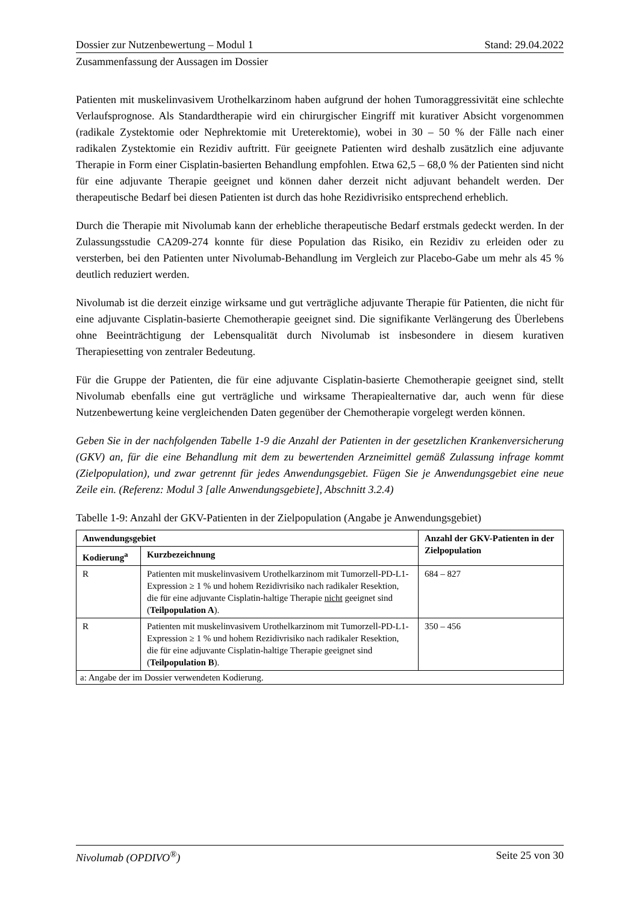Dossier zur Nutzenbewertung – Modul 1 Stand: 29.04.2022
Zusammenfassung der Aussagen im Dossier
Patienten mit muskelinvasivem Urothelkarzinom haben aufgrund der hohen Tumoraggressivität eine schlechte Verlaufsprognose. Als Standardtherapie wird ein chirurgischer Eingriff mit kurativer Absicht vorgenommen (radikale Zystektomie oder Nephrektomie mit Ureterektomie), wobei in 30 – 50 % der Fälle nach einer radikalen Zystektomie ein Rezidiv auftritt. Für geeignete Patienten wird deshalb zusätzlich eine adjuvante Therapie in Form einer Cisplatin-basierten Behandlung empfohlen. Etwa 62,5 – 68,0 % der Patienten sind nicht für eine adjuvante Therapie geeignet und können daher derzeit nicht adjuvant behandelt werden. Der therapeutische Bedarf bei diesen Patienten ist durch das hohe Rezidivrisiko entsprechend erheblich.
Durch die Therapie mit Nivolumab kann der erhebliche therapeutische Bedarf erstmals gedeckt werden. In der Zulassungsstudie CA209-274 konnte für diese Population das Risiko, ein Rezidiv zu erleiden oder zu versterben, bei den Patienten unter Nivolumab-Behandlung im Vergleich zur Placebo-Gabe um mehr als 45 % deutlich reduziert werden.
Nivolumab ist die derzeit einzige wirksame und gut verträgliche adjuvante Therapie für Patienten, die nicht für eine adjuvante Cisplatin-basierte Chemotherapie geeignet sind. Die signifikante Verlängerung des Überlebens ohne Beeinträchtigung der Lebensqualität durch Nivolumab ist insbesondere in diesem kurativen Therapiesetting von zentraler Bedeutung.
Für die Gruppe der Patienten, die für eine adjuvante Cisplatin-basierte Chemotherapie geeignet sind, stellt Nivolumab ebenfalls eine gut verträgliche und wirksame Therapiealternative dar, auch wenn für diese Nutzenbewertung keine vergleichenden Daten gegenüber der Chemotherapie vorgelegt werden können.
Geben Sie in der nachfolgenden Tabelle 1-9 die Anzahl der Patienten in der gesetzlichen Krankenversicherung (GKV) an, für die eine Behandlung mit dem zu bewertenden Arzneimittel gemäß Zulassung infrage kommt (Zielpopulation), und zwar getrennt für jedes Anwendungsgebiet. Fügen Sie je Anwendungsgebiet eine neue Zeile ein. (Referenz: Modul 3 [alle Anwendungsgebiete], Abschnitt 3.2.4)
Tabelle 1-9: Anzahl der GKV-Patienten in der Zielpopulation (Angabe je Anwendungsgebiet)
| Anwendungsgebiet | | Anzahl der GKV-Patienten in der Zielpopulation |
| --- | --- | --- |
| Kodierung<sup>a</sup> | Kurzbezeichnung | |
| R | Patienten mit muskelinvasivem Urothelkarzinom mit Tumorzell-PD-L1-Expression ≥ 1 % und hohem Rezidivrisiko nach radikaler Resektion, die für eine adjuvante Cisplatin-haltige Therapie nicht geeignet sind ( Teilpopulation A ). | 684 – 827 |
| R | Patienten mit muskelinvasivem Urothelkarzinom mit Tumorzell-PD-L1-Expression ≥ 1 % und hohem Rezidivrisiko nach radikaler Resektion, die für eine adjuvante Cisplatin-haltige Therapie geeignet sind ( Teilpopulation B ). | 350 – 456 |
| a: Angabe der im Dossier verwendeten Kodierung. | | |
Nivolumab (OPDIVO<sup>®</sup>) Seite 25 von 30